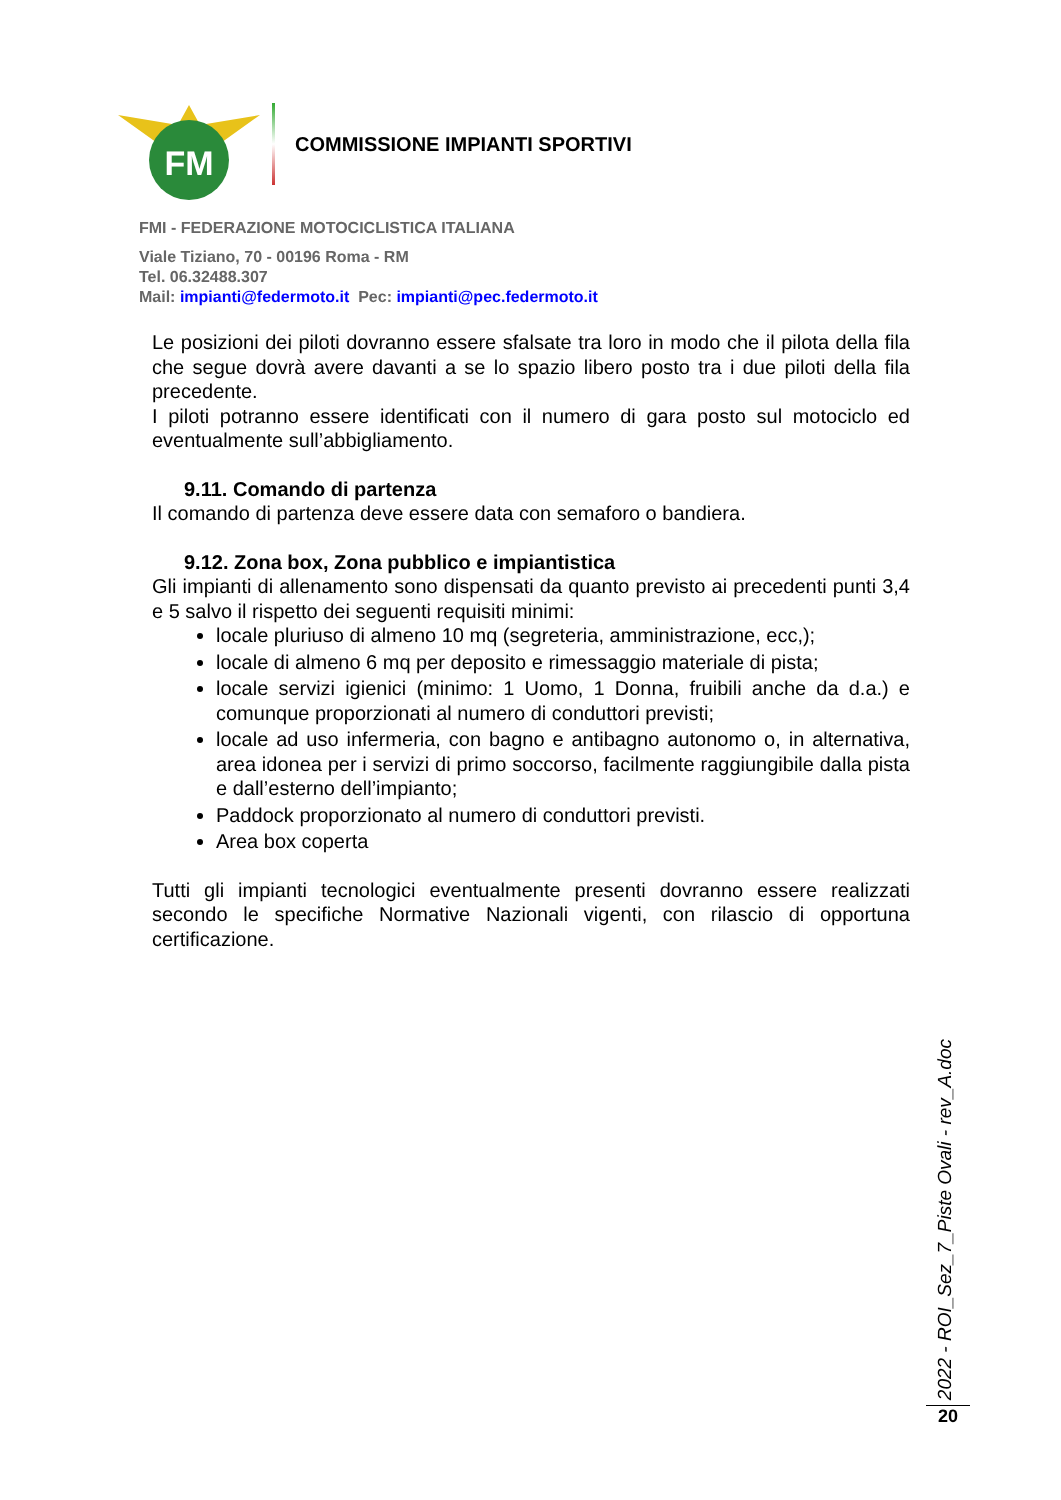FM
COMMISSIONE IMPIANTI SPORTIVI
FMI - FEDERAZIONE MOTOCICLISTICA ITALIANA
Viale Tiziano, 70 - 00196 Roma - RM
Tel. 06.32488.307
Mail: impianti@federmoto.it Pec: impianti@pec.federmoto.it
Le posizioni dei piloti dovranno essere sfalsate tra loro in modo che il pilota della fila che segue dovrà avere davanti a se lo spazio libero posto tra i due piloti della fila precedente.
I piloti potranno essere identificati con il numero di gara posto sul motociclo ed eventualmente sull’abbigliamento.
9.11. Comando di partenza
Il comando di partenza deve essere data con semaforo o bandiera.
9.12. Zona box, Zona pubblico e impiantistica
Gli impianti di allenamento sono dispensati da quanto previsto ai precedenti punti 3,4 e 5 salvo il rispetto dei seguenti requisiti minimi:
locale pluriuso di almeno 10 mq (segreteria, amministrazione, ecc,);
locale di almeno 6 mq per deposito e rimessaggio materiale di pista;
locale servizi igienici (minimo: 1 Uomo, 1 Donna, fruibili anche da d.a.) e comunque proporzionati al numero di conduttori previsti;
locale ad uso infermeria, con bagno e antibagno autonomo o, in alternativa, area idonea per i servizi di primo soccorso, facilmente raggiungibile dalla pista e dall’esterno dell’impianto;
Paddock proporzionato al numero di conduttori previsti.
Area box coperta
Tutti gli impianti tecnologici eventualmente presenti dovranno essere realizzati secondo le specifiche Normative Nazionali vigenti, con rilascio di opportuna certificazione.
2022 - ROI_Sez_7_Piste Ovali - rev_A.doc
20